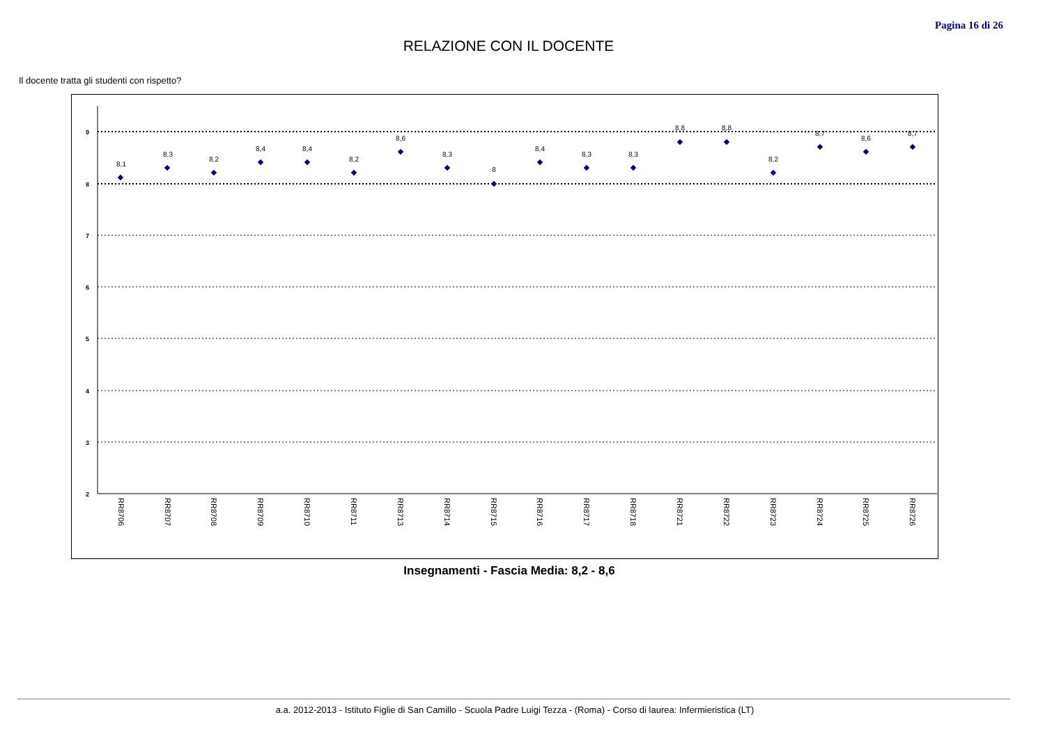Pagina 16 di 26
RELAZIONE CON IL DOCENTE
Il docente tratta gli studenti con rispetto?
9
8
7
6
5
4
3
2
8,1
8,3
8,2
8,4
8,4
8,2
8,6
8,3
8
8,4
8,3
8,3
8,8
8,8
8,2
8,7
8,6
8,7
RR8706
RR8707
RR8708
RR8709
RR8710
RR8711
RR8713
RR8714
RR8715
RR8716
RR8717
RR8718
RR8721
RR8722
RR8723
RR8724
RR8725
RR8726
Insegnamenti - Fascia Media: 8,2 - 8,6
a.a. 2012-2013 - Istituto Figlie di San Camillo - Scuola Padre Luigi Tezza - (Roma) - Corso di laurea: Infermieristica (LT)